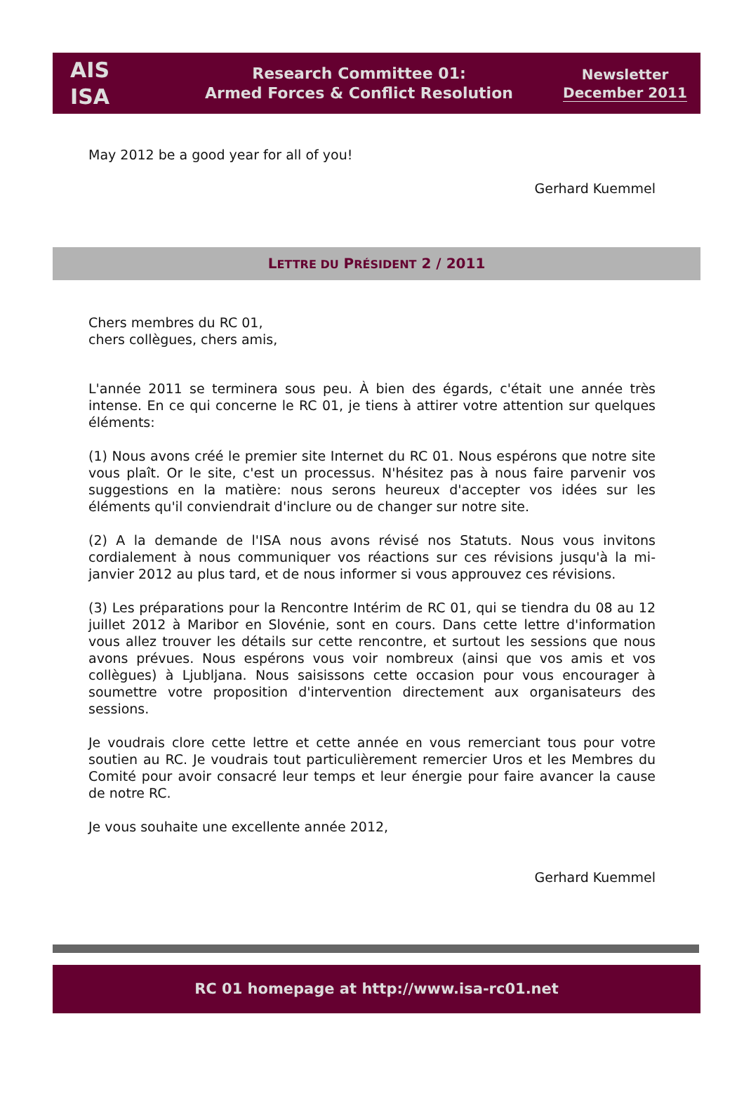AIS
ISA
Research Committee 01:
Armed Forces & Conflict Resolution
Newsletter
December 2011
May 2012 be a good year for all of you!
Gerhard Kuemmel
LETTRE DU PRÉSIDENT 2 / 2011
Chers membres du RC 01,
chers collègues, chers amis,
L'année 2011 se terminera sous peu. À bien des égards, c'était une année très intense. En ce qui concerne le RC 01, je tiens à attirer votre attention sur quelques éléments:
(1) Nous avons créé le premier site Internet du RC 01. Nous espérons que notre site vous plaît. Or le site, c'est un processus. N'hésitez pas à nous faire parvenir vos suggestions en la matière: nous serons heureux d'accepter vos idées sur les éléments qu'il conviendrait d'inclure ou de changer sur notre site.
(2) A la demande de l'ISA nous avons révisé nos Statuts. Nous vous invitons cordialement à nous communiquer vos réactions sur ces révisions jusqu'à la mi-janvier 2012 au plus tard, et de nous informer si vous approuvez ces révisions.
(3) Les préparations pour la Rencontre Intérim de RC 01, qui se tiendra du 08 au 12 juillet 2012 à Maribor en Slovénie, sont en cours. Dans cette lettre d'information vous allez trouver les détails sur cette rencontre, et surtout les sessions que nous avons prévues. Nous espérons vous voir nombreux (ainsi que vos amis et vos collègues) à Ljubljana. Nous saisissons cette occasion pour vous encourager à soumettre votre proposition d'intervention directement aux organisateurs des sessions.
Je voudrais clore cette lettre et cette année en vous remerciant tous pour votre soutien au RC. Je voudrais tout particulièrement remercier Uros et les Membres du Comité pour avoir consacré leur temps et leur énergie pour faire avancer la cause de notre RC.
Je vous souhaite une excellente année 2012,
Gerhard Kuemmel
RC 01 homepage at http://www.isa-rc01.net